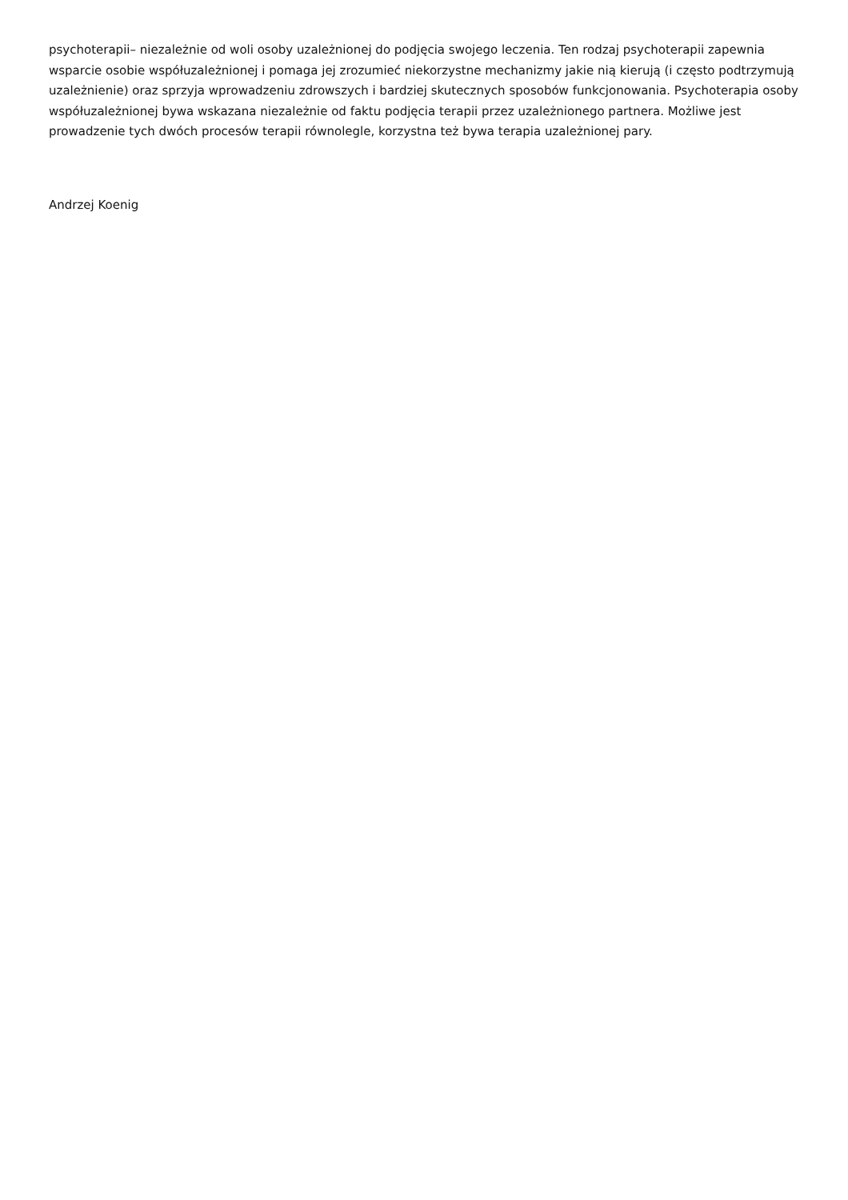psychoterapii– niezależnie od woli osoby uzależnionej do podjęcia swojego leczenia. Ten rodzaj psychoterapii zapewnia wsparcie osobie współuzależnionej i pomaga jej zrozumieć niekorzystne mechanizmy jakie nią kierują (i często podtrzymują uzależnienie) oraz sprzyja wprowadzeniu zdrowszych i bardziej skutecznych sposobów funkcjonowania. Psychoterapia osoby współuzależnionej bywa wskazana niezależnie od faktu podjęcia terapii przez uzależnionego partnera. Możliwe jest prowadzenie tych dwóch procesów terapii równolegle, korzystna też bywa terapia uzależnionej pary.
Andrzej Koenig